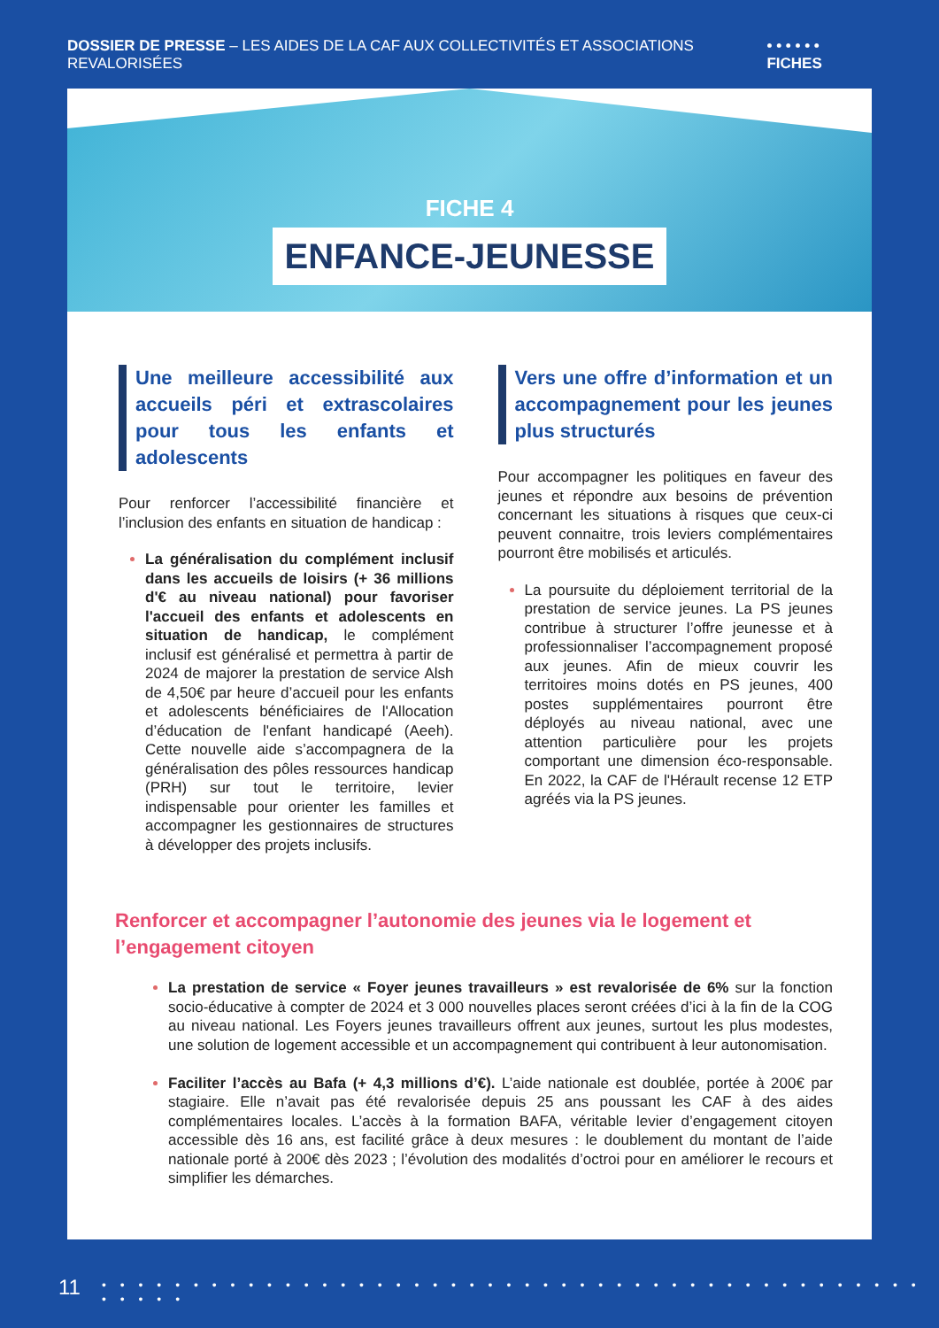DOSSIER DE PRESSE – LES AIDES DE LA CAF AUX COLLECTIVITÉS ET ASSOCIATIONS REVALORISÉES
• • • • • • FICHES
FICHE 4
ENFANCE-JEUNESSE
Une meilleure accessibilité aux accueils péri et extrascolaires pour tous les enfants et adolescents
Pour renforcer l’accessibilité financière et l’inclusion des enfants en situation de handicap :
La généralisation du complément inclusif dans les accueils de loisirs (+ 36 millions d'€ au niveau national) pour favoriser l'accueil des enfants et adolescents en situation de handicap, le complément inclusif est généralisé et permettra à partir de 2024 de majorer la prestation de service Alsh de 4,50€ par heure d’accueil pour les enfants et adolescents bénéficiaires de l'Allocation d’éducation de l'enfant handicapé (Aeeh). Cette nouvelle aide s’accompagnera de la généralisation des pôles ressources handicap (PRH) sur tout le territoire, levier indispensable pour orienter les familles et accompagner les gestionnaires de structures à développer des projets inclusifs.
Vers une offre d’information et un accompagnement pour les jeunes plus structurés
Pour accompagner les politiques en faveur des jeunes et répondre aux besoins de prévention concernant les situations à risques que ceux-ci peuvent connaitre, trois leviers complémentaires pourront être mobilisés et articulés.
La poursuite du déploiement territorial de la prestation de service jeunes. La PS jeunes contribue à structurer l’offre jeunesse et à professionnaliser l’accompagnement proposé aux jeunes. Afin de mieux couvrir les territoires moins dotés en PS jeunes, 400 postes supplémentaires pourront être déployés au niveau national, avec une attention particulière pour les projets comportant une dimension éco-responsable. En 2022, la CAF de l'Hérault recense 12 ETP agréés via la PS jeunes.
Renforcer et accompagner l’autonomie des jeunes via le logement et l’engagement citoyen
La prestation de service « Foyer jeunes travailleurs » est revalorisée de 6% sur la fonction socio-éducative à compter de 2024 et 3 000 nouvelles places seront créées d’ici à la fin de la COG au niveau national. Les Foyers jeunes travailleurs offrent aux jeunes, surtout les plus modestes, une solution de logement accessible et un accompagnement qui contribuent à leur autonomisation.
Faciliter l’accès au Bafa (+ 4,3 millions d’€). L’aide nationale est doublée, portée à 200€ par stagiaire. Elle n’avait pas été revalorisée depuis 25 ans poussant les CAF à des aides complémentaires locales. L’accès à la formation BAFA, véritable levier d’engagement citoyen accessible dès 16 ans, est facilité grâce à deux mesures : le doublement du montant de l’aide nationale porté à 200€ dès 2023 ; l’évolution des modalités d’octroi pour en améliorer le recours et simplifier les démarches.
11
• • • • • • • • • • • • • • • • • • • • • • • • • • • • • • • • • • • • • • • • • • • • • • • • • •